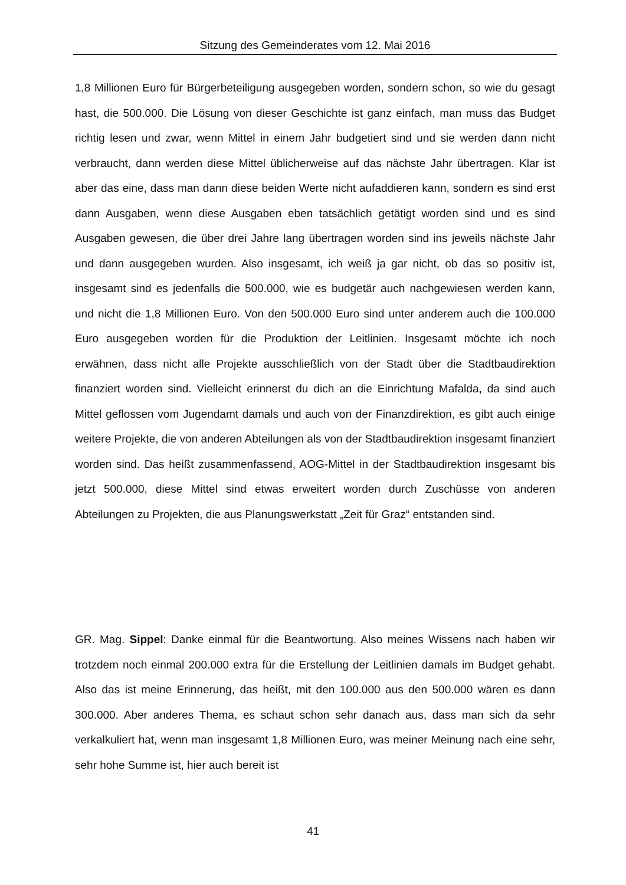Sitzung des Gemeinderates vom 12. Mai 2016
1,8 Millionen Euro für Bürgerbeteiligung ausgegeben worden, sondern schon, so wie du gesagt hast, die 500.000. Die Lösung von dieser Geschichte ist ganz einfach, man muss das Budget richtig lesen und zwar, wenn Mittel in einem Jahr budgetiert sind und sie werden dann nicht verbraucht, dann werden diese Mittel üblicherweise auf das nächste Jahr übertragen. Klar ist aber das eine, dass man dann diese beiden Werte nicht aufaddieren kann, sondern es sind erst dann Ausgaben, wenn diese Ausgaben eben tatsächlich getätigt worden sind und es sind Ausgaben gewesen, die über drei Jahre lang übertragen worden sind ins jeweils nächste Jahr und dann ausgegeben wurden. Also insgesamt, ich weiß ja gar nicht, ob das so positiv ist, insgesamt sind es jedenfalls die 500.000, wie es budgetär auch nachgewiesen werden kann, und nicht die 1,8 Millionen Euro. Von den 500.000 Euro sind unter anderem auch die 100.000 Euro ausgegeben worden für die Produktion der Leitlinien. Insgesamt möchte ich noch erwähnen, dass nicht alle Projekte ausschließlich von der Stadt über die Stadtbaudirektion finanziert worden sind. Vielleicht erinnerst du dich an die Einrichtung Mafalda, da sind auch Mittel geflossen vom Jugendamt damals und auch von der Finanzdirektion, es gibt auch einige weitere Projekte, die von anderen Abteilungen als von der Stadtbaudirektion insgesamt finanziert worden sind. Das heißt zusammenfassend, AOG-Mittel in der Stadtbaudirektion insgesamt bis jetzt 500.000, diese Mittel sind etwas erweitert worden durch Zuschüsse von anderen Abteilungen zu Projekten, die aus Planungswerkstatt „Zeit für Graz“ entstanden sind.
GR. Mag. Sippel: Danke einmal für die Beantwortung. Also meines Wissens nach haben wir trotzdem noch einmal 200.000 extra für die Erstellung der Leitlinien damals im Budget gehabt. Also das ist meine Erinnerung, das heißt, mit den 100.000 aus den 500.000 wären es dann 300.000. Aber anderes Thema, es schaut schon sehr danach aus, dass man sich da sehr verkalkuliert hat, wenn man insgesamt 1,8 Millionen Euro, was meiner Meinung nach eine sehr, sehr hohe Summe ist, hier auch bereit ist
41